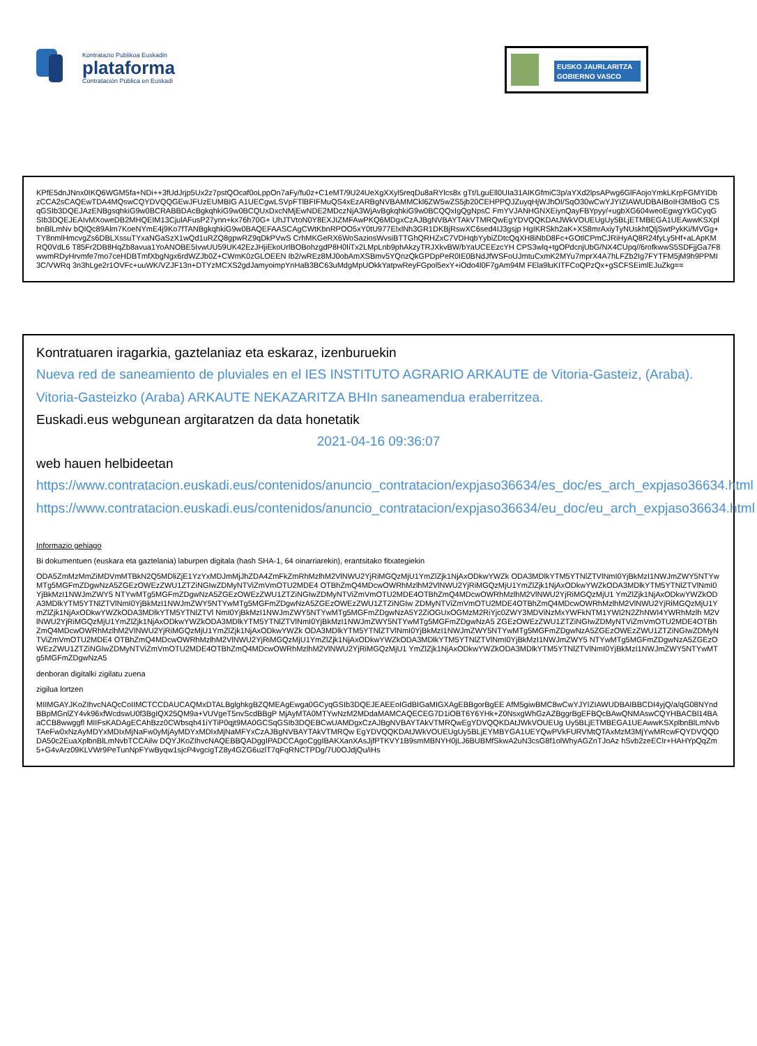Kontratazio Publikoa Euskadin
plataforma
Contratación Pública en Euskadi
EUSKO JAURLARITZA
GOBIERNO VASCO
KPfE5dnJNnx0IKQ6WGM5fa+NDi++3fUdJrjp5Ux2z7pstQOcaf0oLppOn7aFy/fu0z+C1eMT/9U24UeXgXXyl5reqDu8aRYlcs8x gTt/LguEll0UIa31AIKGfmiC3p/aYXd2lpsAPwg6GlFAojoYmkLKrpFGMYIDbzCCA2sCAQEwTDA4MQswCQYDVQQGEwJFUzEUMBIG A1UECgwLSVpFTlBFIFMuQS4xEzARBgNVBAMMCkl6ZW5wZS5jb20CEHPPQJZuyqHjWJhOI/SqO30wCwYJYIZIAWUDBAIBoIH3MBoG CSqGSIb3DQEJAzENBgsqhkiG9w0BCRABBDAcBgkqhkiG9w0BCQUxDxcNMjEwNDE2MDczNjA3WjAvBgkqhkiG9w0BCQQxIgQgNpsC FmYVJANHGNXEiynQayFBYpyy/+ugbXG604weoEgwgYkGCyqGSIb3DQEJEAIvMXoweDB2MHQEIM13CjulAFusP27ynn+kx76h70G+ UhJTVtoN0Y8EXJIZMFAwPKQ6MDgxCzAJBgNVBAYTAkVTMRQwEgYDVQQKDAtJWkVOUEUgUy5BLjETMBEGA1UEAwwKSXplbnBlLmNv bQIQc89Alm7KoeNYmE4j9Ko7fTANBgkqhkiG9w0BAQEFAASCAgCWtKbnRPOO5xY0tU977ElxlNh3GR1DKBjRswXC6sed4IJ3gsjp HgIKRSkh2aK+XS8mrAxiyTyNUskhtQljSwtPykKi/MVGg+TY8nmlHmcvgZs6DBLXssuTYxaNGaSzX1wQd1uRZQ8gpwRZ9qDkPVwS CrhMKGeRX6WoSaziosWvsiBTTGhQRHZxC7VDHqbYybiZDtcQqXH8iNbD8Fc+GOtlCPmCJRiHyAQ8R24fyLy5Hf+aLApKMRQ0VdL6 T85Fr2DB8HqZb8avua1YoANOBE5IvwUU59UK42EzJHjiEkoUrlBOBohzgdP8H0IiTx2LMpLnb9phAkzyTRJXkvBW/bYaUCEEzcYH CPS3wlq+tgOPdcnjUbG/NX4CUpq//6rofkwwS5SDFjjGa7F8wwmRDyHrvmfe7mo7ceHDBTmfXbgNgx6rdWZJb0Z+CWmK0zGLOEEN Ib2/wREz8MJ0obAmXSBmv5YQnzQkGPDpPeR0IE0BNdJfWSFoUJmtuCxmK2MYu7mprX4A7hLFZb2Ig7FYTFM5jM9h9PPMI3C/VWRq 3n3hLge2r1OVFc+uuWK/VZJF13n+DTYzMCXS2gdJamyoimpYnHaB3BC63uMdgMpUOkkYatpwReyFGpol5exY+iOdo4l0F7gAm94M FEla9luKITFCoQPzQx+gSCFSEimlEJuZkg==
Kontratuaren iragarkia, gaztelaniaz eta eskaraz, izenburuekin
Nueva red de saneamiento de pluviales en el IES INSTITUTO AGRARIO ARKAUTE de Vitoria-Gasteiz, (Araba).
Vitoria-Gasteizko (Araba) ARKAUTE NEKAZARITZA BHIn saneamendua eraberritzea.
Euskadi.eus webgunean argitaratzen da data honetatik
2021-04-16 09:36:07
web hauen helbideetan
https://www.contratacion.euskadi.eus/contenidos/anuncio_contratacion/expjaso36634/es_doc/es_arch_expjaso36634.html
https://www.contratacion.euskadi.eus/contenidos/anuncio_contratacion/expjaso36634/eu_doc/eu_arch_expjaso36634.html
Informazio gehiago
Bi dokumentuen (euskara eta gaztelania) laburpen digitala (hash SHA-1, 64 oinarriarekin), erantsitako fitxategiekin
ODA5ZmMzMmZiMDVmMTBkN2Q5MDliZjE1YzYxMDJmMjJhZDA4ZmFkZmRhMzlhM2VlNWU2YjRiMGQzMjU1YmZlZjk1NjAxODkwYWZk ODA3MDlkYTM5YTNlZTVlNmI0YjBkMzI1NWJmZWY5NTYwMTg5MGFmZDgwNzA5ZGEzOWEzZWU1ZTZiNGIwZDMyNTViZmVmOTU2MDE4 OTBhZmQ4MDcwOWRhMzlhM2VlNWU2YjRiMGQzMjU1YmZlZjk1NjAxODkwYWZkODA3MDlkYTM5YTNlZTVlNmI0YjBkMzI1NWJmZWY5 NTYwMTg5MGFmZDgwNzA5ZGEzOWEzZWU1ZTZiNGIwZDMyNTViZmVmOTU2MDE4OTBhZmQ4MDcwOWRhMzlhM2VlNWU2YjRiMGQzMjU1 YmZlZjk1NjAxODkwYWZkODA3MDlkYTM5YTNlZTVlNmI0YjBkMzI1NWJmZWY5NTYwMTg5MGFmZDgwNzA5ZGEzOWEzZWU1ZTZiNGIw ZDMyNTViZmVmOTU2MDE4OTBhZmQ4MDcwOWRhMzlhM2VlNWU2YjRiMGQzMjU1YmZlZjk1NjAxODkwYWZkODA3MDlkYTM5YTNlZTVl NmI0YjBkMzI1NWJmZWY5NTYwMTg5MGFmZDgwNzA5Y2ZiOGUxOGMzM2RiYjc0ZWY3MDViNzMxYWFkNTM1YWI2N2ZhNWI4YWRhMzlh M2VlNWU2YjRiMGQzMjU1YmZlZjk1NjAxODkwYWZkODA3MDlkYTM5YTNlZTVlNmI0YjBkMzI1NWJmZWY5NTYwMTg5MGFmZDgwNzA5 ZGEzOWEzZWU1ZTZiNGIwZDMyNTViZmVmOTU2MDE4OTBhZmQ4MDcwOWRhMzlhM2VlNWU2YjRiMGQzMjU1YmZlZjk1NjAxODkwYWZk ODA3MDlkYTM5YTNlZTVlNmI0YjBkMzI1NWJmZWY5NTYwMTg5MGFmZDgwNzA5ZGEzOWEzZWU1ZTZiNGIwZDMyNTViZmVmOTU2MDE4 OTBhZmQ4MDcwOWRhMzlhM2VlNWU2YjRiMGQzMjU1YmZlZjk1NjAxODkwYWZkODA3MDlkYTM5YTNlZTVlNmI0YjBkMzI1NWJmZWY5 NTYwMTg5MGFmZDgwNzA5ZGEzOWEzZWU1ZTZiNGIwZDMyNTViZmVmOTU2MDE4OTBhZmQ4MDcwOWRhMzlhM2VlNWU2YjRiMGQzMjU1 YmZlZjk1NjAxODkwYWZkODA3MDlkYTM5YTNlZTVlNmI0YjBkMzI1NWJmZWY5NTYwMTg5MGFmZDgwNzA5
denboran digitalki zigilatu zuena
zigilua lortzen
MIIMGAYJKoZIhvcNAQcCoIIMCTCCDAUCAQMxDTALBglghkgBZQMEAgEwga0GCyqGSIb3DQEJEAEEoIGdBIGaMIGXAgEBBgorBgEE AfM5giwBMC8wCwYJYIZIAWUDBAIBBCDI4yjQ/a/qG08NYndBBpMGnlZY4vk96xfWcdswU0f3BgIQX25QM9a+VUVgeT5nvScdBBgP MjAyMTA0MTYwNzM2MDdaMAMCAQECEG7D1iOBT6Y6YHk+Z0NsxgWhGzAZBggrBgEFBQcBAwQNMAswCQYHBACBl14BAaCCB8wwggfl MIIFsKADAgECAhBzz0CWbsqh41iYTiP0qjt9MA0GCSqGSIb3DQEBCwUAMDgxCzAJBgNVBAYTAkVTMRQwEgYDVQQKDAtJWkVOUEUg Uy5BLjETMBEGA1UEAwwKSXplbnBlLmNvbTAeFw0xNzAyMDYxMDIxMjNaFw0yMjAyMDYxMDIxMjNaMFYxCzAJBgNVBAYTAkVTMRQw EgYDVQQKDAtJWkVOUEUgUy5BLjEYMBYGA1UEYQwPVkFURVMtQTAxMzM3MjYwMRcwFQYDVQQDDA50c2EuaXplbnBlLmNvbTCCAilw DQYJKoZIhvcNAQEBBQADggIPADCCAgoCggIBAKXanXAsJjfPTKVY1B9smMBNYH0jLJ6BUBMfSkwA2uN3csG8f1olWhyAGZnTJoAz hSvb2zeECIr+HAHYpQqZm5+G4vArz09KLVWr9PeTunNpFYwByqw1sjcP4vgcigTZ8y4GZG6uzlT7qFqRNCTPDg/7U0OJdjQu/iHs